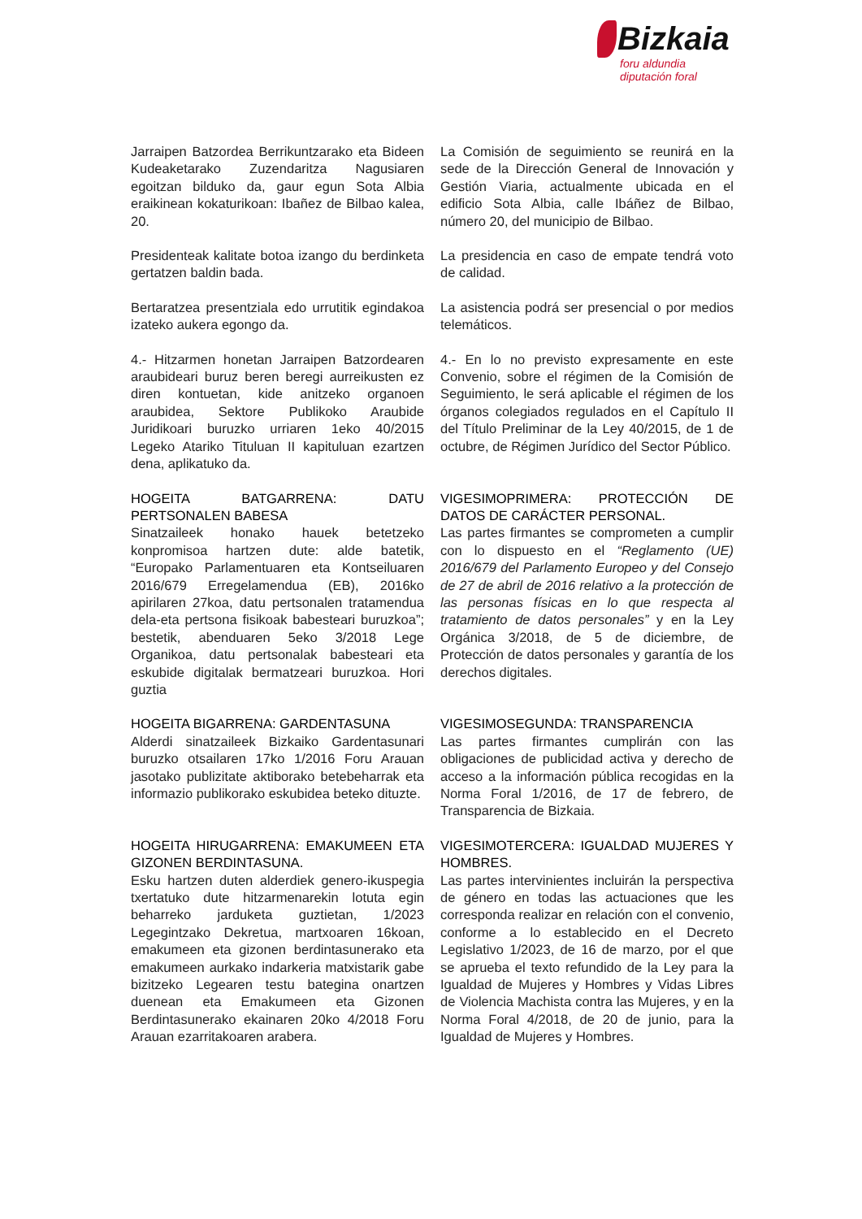Bizkaia
foru aldundia
diputación foral
Jarraipen Batzordea Berrikuntzarako eta Bideen Kudeaketarako Zuzendaritza Nagusiaren egoitzan bilduko da, gaur egun Sota Albia eraikinean kokaturikoan: Ibañez de Bilbao kalea, 20.
La Comisión de seguimiento se reunirá en la sede de la Dirección General de Innovación y Gestión Viaria, actualmente ubicada en el edificio Sota Albia, calle Ibáñez de Bilbao, número 20, del municipio de Bilbao.
Presidenteak kalitate botoa izango du berdinketa gertatzen baldin bada.
La presidencia en caso de empate tendrá voto de calidad.
Bertaratzea presentziala edo urrutitik egindakoa izateko aukera egongo da.
La asistencia podrá ser presencial o por medios telemáticos.
4.- Hitzarmen honetan Jarraipen Batzordearen araubideari buruz beren beregi aurreikusten ez diren kontuetan, kide anitzeko organoen araubidea, Sektore Publikoko Araubide Juridikoari buruzko urriaren 1eko 40/2015 Legeko Atariko Tituluan II kapituluan ezartzen dena, aplikatuko da.
4.- En lo no previsto expresamente en este Convenio, sobre el régimen de la Comisión de Seguimiento, le será aplicable el régimen de los órganos colegiados regulados en el Capítulo II del Título Preliminar de la Ley 40/2015, de 1 de octubre, de Régimen Jurídico del Sector Público.
HOGEITA BATGARRENA: DATU PERTSONALEN BABESA
Sinatzaileek honako hauek betetzeko konpromisoa hartzen dute: alde batetik, “Europako Parlamentuaren eta Kontseiluaren 2016/679 Erregelamendua (EB), 2016ko apirilaren 27koa, datu pertsonalen tratamendua dela-eta pertsona fisikoak babesteari buruzkoa”; bestetik, abenduaren 5eko 3/2018 Lege Organikoa, datu pertsonalak babesteari eta eskubide digitalak bermatzeari buruzkoa. Hori guztia
VIGESIMOPRIMERA: PROTECCIÓN DE DATOS DE CARÁCTER PERSONAL.
Las partes firmantes se comprometen a cumplir con lo dispuesto en el “Reglamento (UE) 2016/679 del Parlamento Europeo y del Consejo de 27 de abril de 2016 relativo a la protección de las personas físicas en lo que respecta al tratamiento de datos personales” y en la Ley Orgánica 3/2018, de 5 de diciembre, de Protección de datos personales y garantía de los derechos digitales.
HOGEITA BIGARRENA: GARDENTASUNA
Alderdi sinatzaileek Bizkaiko Gardentasunari buruzko otsailaren 17ko 1/2016 Foru Arauan jasotako publizitate aktiborako betebeharrak eta informazio publikorako eskubidea beteko dituzte.
VIGESIMOSEGUNDA: TRANSPARENCIA
Las partes firmantes cumplirán con las obligaciones de publicidad activa y derecho de acceso a la información pública recogidas en la Norma Foral 1/2016, de 17 de febrero, de Transparencia de Bizkaia.
HOGEITA HIRUGARRENA: EMAKUMEEN ETA GIZONEN BERDINTASUNA.
Esku hartzen duten alderdiek genero-ikuspegia txertatuko dute hitzarmenarekin lotuta egin beharreko jarduketa guztietan, 1/2023 Legegintzako Dekretua, martxoaren 16koan, emakumeen eta gizonen berdintasunerako eta emakumeen aurkako indarkeria matxistarik gabe bizitzeko Legearen testu bategina onartzen duenean eta Emakumeen eta Gizonen Berdintasunerako ekainaren 20ko 4/2018 Foru Arauan ezarritakoaren arabera.
VIGESIMOTERCERA: IGUALDAD MUJERES Y HOMBRES.
Las partes intervinientes incluirán la perspectiva de género en todas las actuaciones que les corresponda realizar en relación con el convenio, conforme a lo establecido en el Decreto Legislativo 1/2023, de 16 de marzo, por el que se aprueba el texto refundido de la Ley para la Igualdad de Mujeres y Hombres y Vidas Libres de Violencia Machista contra las Mujeres, y en la Norma Foral 4/2018, de 20 de junio, para la Igualdad de Mujeres y Hombres.